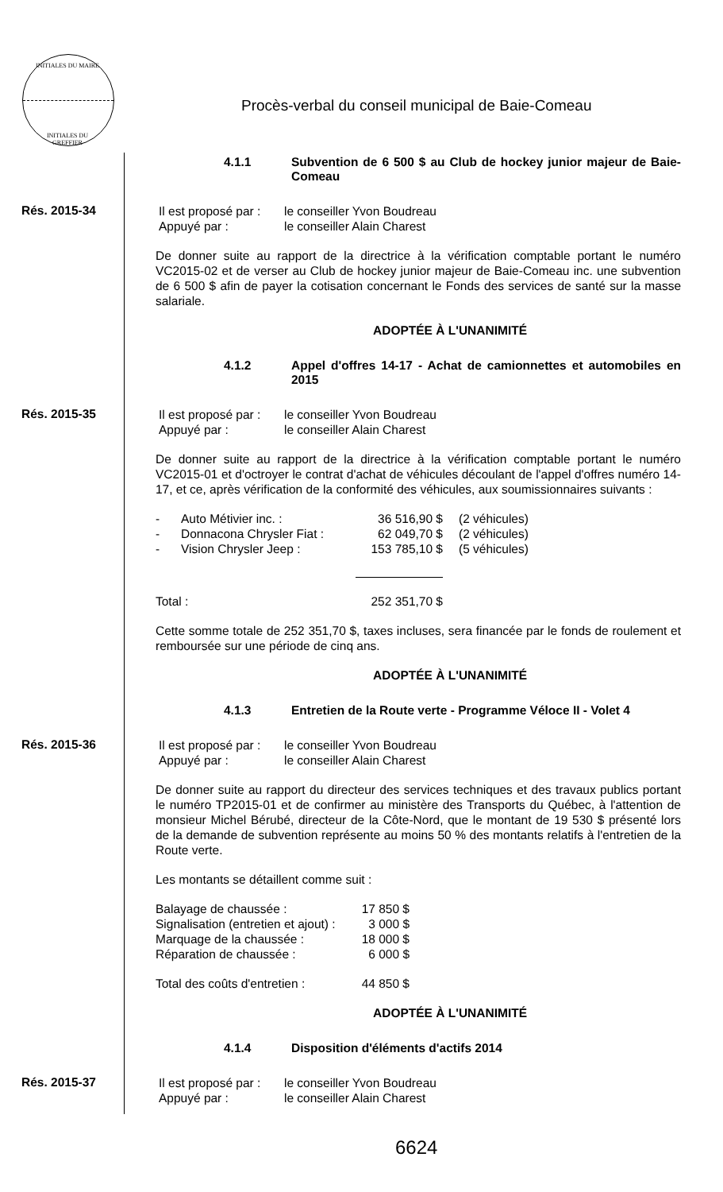INITIALES DU MAIRE
INITIALES DU GREFFIER
Procès-verbal du conseil municipal de Baie-Comeau
4.1.1 Subvention de 6 500 $ au Club de hockey junior majeur de Baie-Comeau
Rés. 2015-34
| Il est proposé par : | le conseiller Yvon Boudreau |
| Appuyé par : | le conseiller Alain Charest |
De donner suite au rapport de la directrice à la vérification comptable portant le numéro VC2015-02 et de verser au Club de hockey junior majeur de Baie-Comeau inc. une subvention de 6 500 $ afin de payer la cotisation concernant le Fonds des services de santé sur la masse salariale.
ADOPTÉE À L'UNANIMITÉ
4.1.2 Appel d'offres 14-17 - Achat de camionnettes et automobiles en 2015
Rés. 2015-35
| Il est proposé par : | le conseiller Yvon Boudreau |
| Appuyé par : | le conseiller Alain Charest |
De donner suite au rapport de la directrice à la vérification comptable portant le numéro VC2015-01 et d'octroyer le contrat d'achat de véhicules découlant de l'appel d'offres numéro 14-17, et ce, après vérification de la conformité des véhicules, aux soumissionnaires suivants :
| - | Auto Métivier inc. : | 36 516,90 $ | (2 véhicules) |
| - | Donnacona Chrysler Fiat : | 62 049,70 $ | (2 véhicules) |
| - | Vision Chrysler Jeep : | 153 785,10 $ | (5 véhicules) |
| Total : | | 252 351,70 $ | |
Cette somme totale de 252 351,70 $, taxes incluses, sera financée par le fonds de roulement et remboursée sur une période de cinq ans.
ADOPTÉE À L'UNANIMITÉ
4.1.3 Entretien de la Route verte - Programme Véloce II - Volet 4
Rés. 2015-36
| Il est proposé par : | le conseiller Yvon Boudreau |
| Appuyé par : | le conseiller Alain Charest |
De donner suite au rapport du directeur des services techniques et des travaux publics portant le numéro TP2015-01 et de confirmer au ministère des Transports du Québec, à l'attention de monsieur Michel Bérubé, directeur de la Côte-Nord, que le montant de 19 530 $ présenté lors de la demande de subvention représente au moins 50 % des montants relatifs à l'entretien de la Route verte.
Les montants se détaillent comme suit :
| Balayage de chaussée : | 17 850 $ |
| Signalisation (entretien et ajout) : | 3 000 $ |
| Marquage de la chaussée : | 18 000 $ |
| Réparation de chaussée : | 6 000 $ |
| Total des coûts d'entretien : | 44 850 $ |
ADOPTÉE À L'UNANIMITÉ
4.1.4 Disposition d'éléments d'actifs 2014
Rés. 2015-37
| Il est proposé par : | le conseiller Yvon Boudreau |
| Appuyé par : | le conseiller Alain Charest |
6624